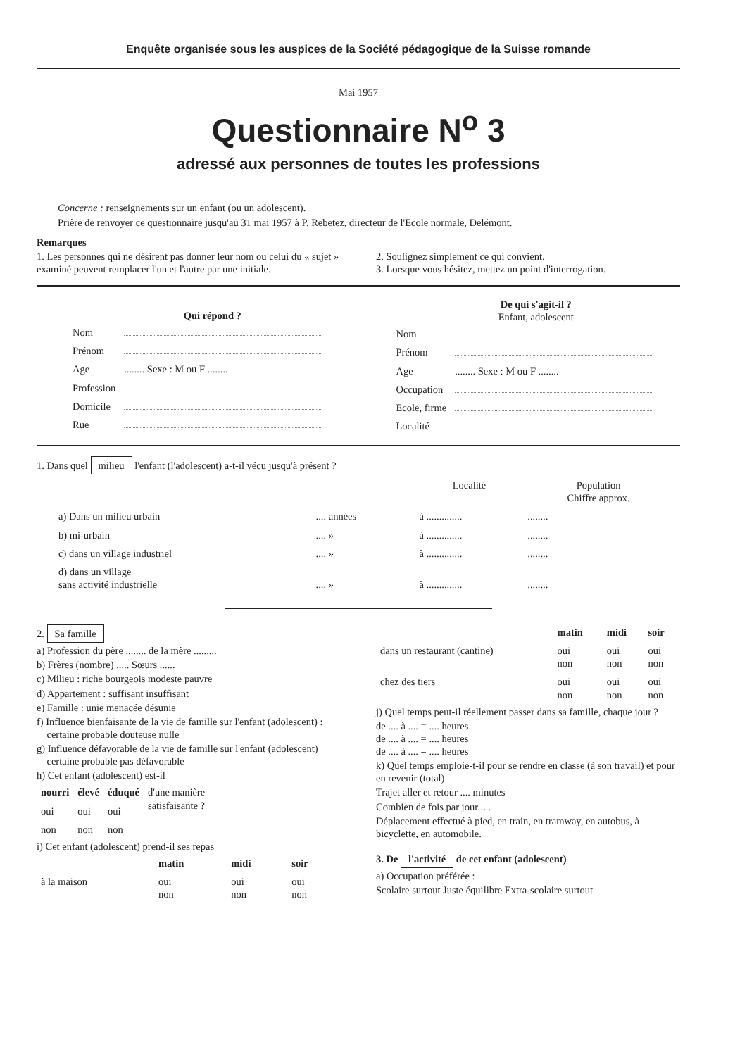Enquête organisée sous les auspices de la Société pédagogique de la Suisse romande
Mai 1957
Questionnaire N<sup>o</sup> 3
adressé aux personnes de toutes les professions
Concerne : renseignements sur un enfant (ou un adolescent).
Prière de renvoyer ce questionnaire jusqu'au 31 mai 1957 à P. Rebetez, directeur de l'Ecole normale, Delémont.
Remarques
1. Les personnes qui ne désirent pas donner leur nom ou celui du « sujet » examiné peuvent remplacer l'un et l'autre par une initiale.
2. Soulignez simplement ce qui convient.
3. Lorsque vous hésitez, mettez un point d'interrogation.
Qui répond ?
| Nom | |
| Prénom | |
| Age | ........ Sexe : M ou F ........ |
| Profession | |
| Domicile | |
| Rue | |
De qui s'agit-il ?
Enfant, adolescent
| Nom | |
| Prénom | |
| Age | ........ Sexe : M ou F ........ |
| Occupation | |
| Ecole, firme | |
| Localité | |
1. Dans quel milieu l'enfant (l'adolescent) a-t-il vécu jusqu'à présent ?
| | | Localité | Population Chiffre approx. |
| --- | --- | --- | --- |
| a) Dans un milieu urbain | .... années | à .............. | ........ |
| b) mi-urbain | .... » | à .............. | ........ |
| c) dans un village industriel | .... » | à .............. | ........ |
| d) dans un village sans activité industrielle | .... » | à .............. | ........ |
2. Sa famille
a) Profession du père ........ de la mère .........
b) Frères (nombre) ..... Sœurs ......
c) Milieu : riche bourgeois modeste pauvre
d) Appartement : suffisant insuffisant
e) Famille : unie menacée désunie
f) Influence bienfaisante de la vie de famille sur l'enfant (adolescent) :
certaine probable douteuse nulle
g) Influence défavorable de la vie de famille sur l'enfant (adolescent)
certaine probable pas défavorable
h) Cet enfant (adolescent) est-il
| nourri | élevé | éduqué | d'une manière satisfaisante ? |
| oui | oui | oui | |
| non | non | non | |
i) Cet enfant (adolescent) prend-il ses repas
| | matin | midi | soir |
| à la maison | oui non | oui non | oui non |
| | matin | midi | soir |
| dans un restaurant (cantine) | oui non | oui non | oui non |
| chez des tiers | oui non | oui non | oui non |
j) Quel temps peut-il réellement passer dans sa famille, chaque jour ?
de .... à .... = .... heures
de .... à .... = .... heures
de .... à .... = .... heures
k) Quel temps emploie-t-il pour se rendre en classe (à son travail) et pour en revenir (total)
Trajet aller et retour .... minutes
Combien de fois par jour ....
Déplacement effectué à pied, en train, en tramway, en autobus, à bicyclette, en automobile.
3. De l'activité de cet enfant (adolescent)
a) Occupation préférée :
Scolaire surtout Juste équilibre Extra-scolaire surtout